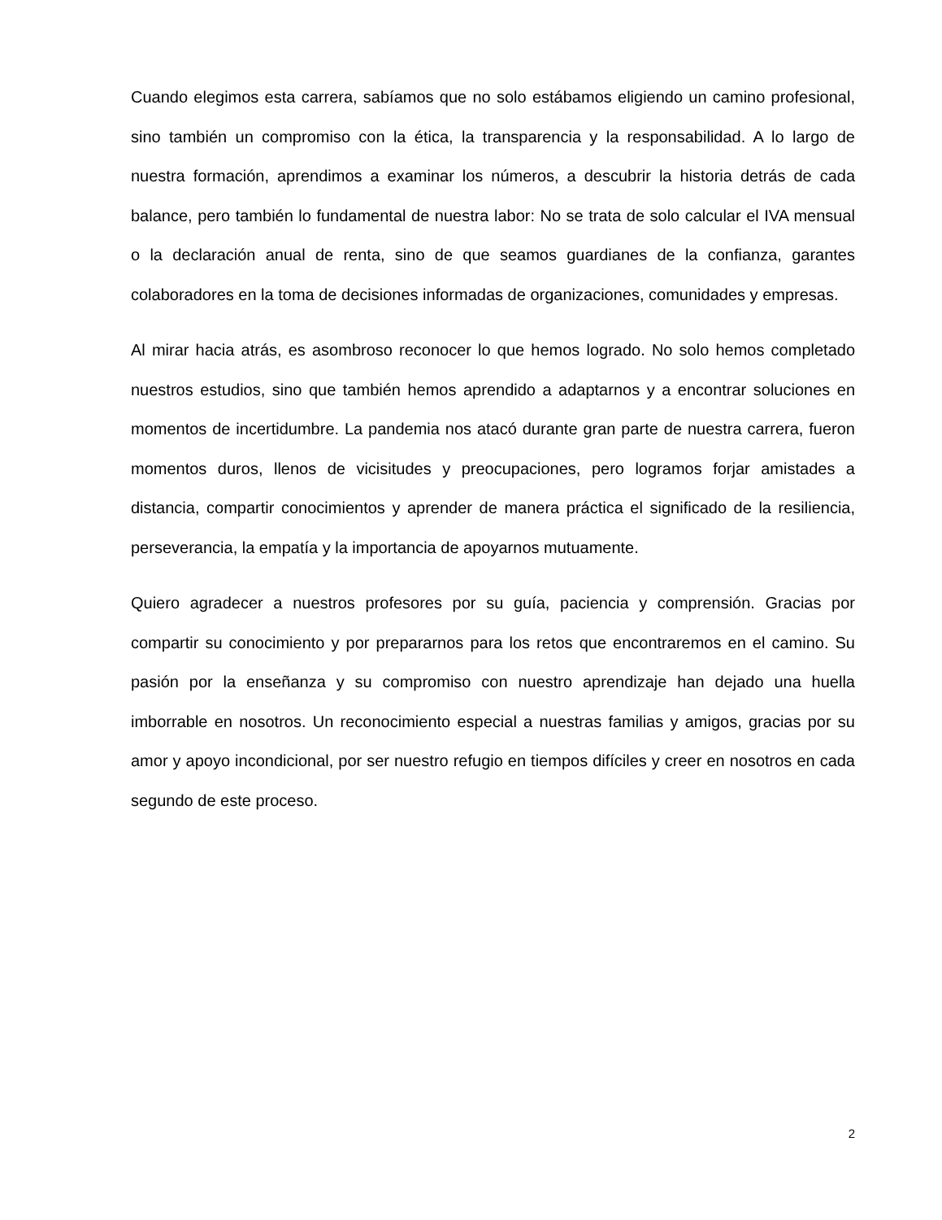Cuando elegimos esta carrera, sabíamos que no solo estábamos eligiendo un camino profesional, sino también un compromiso con la ética, la transparencia y la responsabilidad. A lo largo de nuestra formación, aprendimos a examinar los números, a descubrir la historia detrás de cada balance, pero también lo fundamental de nuestra labor: No se trata de solo calcular el IVA mensual o la declaración anual de renta, sino de que seamos guardianes de la confianza, garantes colaboradores en la toma de decisiones informadas de organizaciones, comunidades y empresas.
Al mirar hacia atrás, es asombroso reconocer lo que hemos logrado. No solo hemos completado nuestros estudios, sino que también hemos aprendido a adaptarnos y a encontrar soluciones en momentos de incertidumbre. La pandemia nos atacó durante gran parte de nuestra carrera, fueron momentos duros, llenos de vicisitudes y preocupaciones, pero logramos forjar amistades a distancia, compartir conocimientos y aprender de manera práctica el significado de la resiliencia, perseverancia, la empatía y la importancia de apoyarnos mutuamente.
Quiero agradecer a nuestros profesores por su guía, paciencia y comprensión. Gracias por compartir su conocimiento y por prepararnos para los retos que encontraremos en el camino. Su pasión por la enseñanza y su compromiso con nuestro aprendizaje han dejado una huella imborrable en nosotros. Un reconocimiento especial a nuestras familias y amigos, gracias por su amor y apoyo incondicional, por ser nuestro refugio en tiempos difíciles y creer en nosotros en cada segundo de este proceso.
2